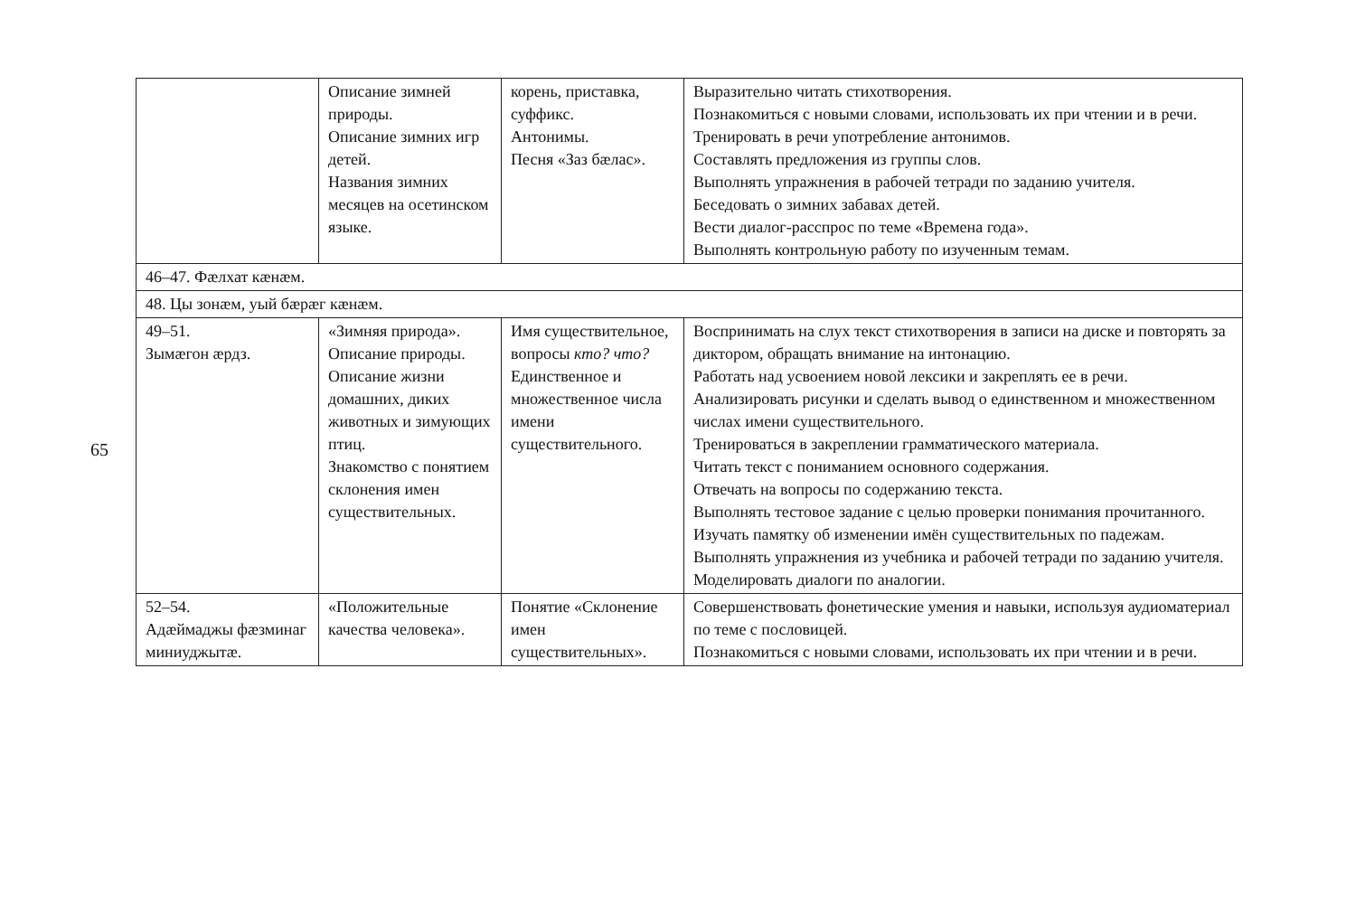65
| | Описание зимней природы. Описание зимних игр детей. Названия зимних месяцев на осетинском языке. | корень, приставка, суффикс. Антонимы. Песня «Заз бæлас». | Выразительно читать стихотворения. Познакомиться с новыми словами, использовать их при чтении и в речи. Тренировать в речи употребление антонимов. Составлять предложения из группы слов. Выполнять упражнения в рабочей тетради по заданию учителя. Беседовать о зимних забавах детей. Вести диалог-расспрос по теме «Времена года». Выполнять контрольную работу по изученным темам. |
| 46–47. Фæлхат кæнæм. | | | |
| 48. Цы зонæм, уый бæрæг кæнæм. | | | |
| 49–51. Зымæгон æрдз. | «Зимняя природа». Описание природы. Описание жизни домашних, диких животных и зимующих птиц. Знакомство с понятием склонения имен существительных. | Имя существительное, вопросы кто? что? Единственное и множественное числа имени существительного. | Воспринимать на слух текст стихотворения в записи на диске и повторять за диктором, обращать внимание на интонацию. Работать над усвоением новой лексики и закреплять ее в речи. Анализировать рисунки и сделать вывод о единственном и множественном числах имени существительного. Тренироваться в закреплении грамматического материала. Читать текст с пониманием основного содержания. Отвечать на вопросы по содержанию текста. Выполнять тестовое задание с целью проверки понимания прочитанного. Изучать памятку об изменении имён существительных по падежам. Выполнять упражнения из учебника и рабочей тетради по заданию учителя. Моделировать диалоги по аналогии. |
| 52–54. Адæймаджы фæзминаг миниуджытæ. | «Положительные качества человека». | Понятие «Склонение имен существительных». | Совершенствовать фонетические умения и навыки, используя аудиоматериал по теме с пословицей. Познакомиться с новыми словами, использовать их при чтении и в речи. |